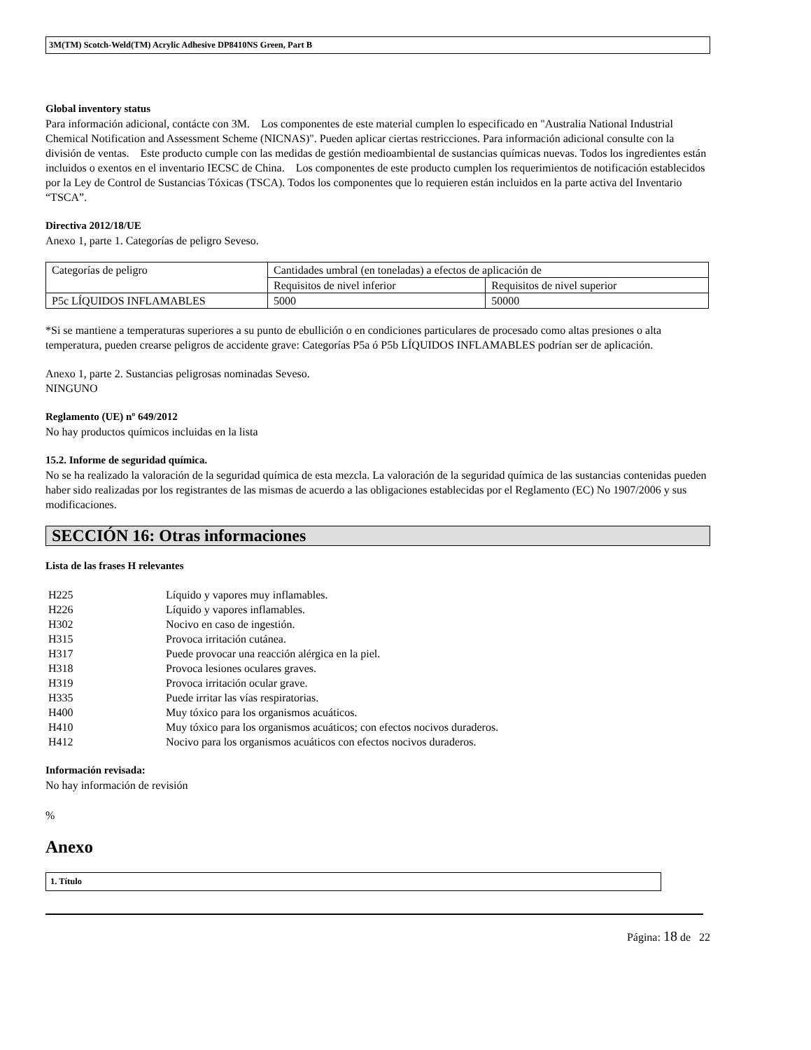3M(TM) Scotch-Weld(TM) Acrylic Adhesive DP8410NS Green, Part B
Global inventory status
Para información adicional, contácte con 3M. Los componentes de este material cumplen lo especificado en "Australia National Industrial Chemical Notification and Assessment Scheme (NICNAS)". Pueden aplicar ciertas restricciones. Para información adicional consulte con la división de ventas. Este producto cumple con las medidas de gestión medioambiental de sustancias químicas nuevas. Todos los ingredientes están incluidos o exentos en el inventario IECSC de China. Los componentes de este producto cumplen los requerimientos de notificación establecidos por la Ley de Control de Sustancias Tóxicas (TSCA). Todos los componentes que lo requieren están incluidos en la parte activa del Inventario “TSCA”.
Directiva 2012/18/UE
Anexo 1, parte 1. Categorías de peligro Seveso.
| Categorías de peligro | Cantidades umbral (en toneladas) a efectos de aplicación de | |
| | Requisitos de nivel inferior | Requisitos de nivel superior |
| P5c LÍQUIDOS INFLAMABLES | 5000 | 50000 |
*Si se mantiene a temperaturas superiores a su punto de ebullición o en condiciones particulares de procesado como altas presiones o alta temperatura, pueden crearse peligros de accidente grave: Categorías P5a ó P5b LÍQUIDOS INFLAMABLES podrían ser de aplicación.
Anexo 1, parte 2. Sustancias peligrosas nominadas Seveso.
NINGUNO
Reglamento (UE) nº 649/2012
No hay productos químicos incluidas en la lista
15.2. Informe de seguridad química.
No se ha realizado la valoración de la seguridad química de esta mezcla. La valoración de la seguridad química de las sustancias contenidas pueden haber sido realizadas por los registrantes de las mismas de acuerdo a las obligaciones establecidas por el Reglamento (EC) No 1907/2006 y sus modificaciones.
SECCIÓN 16: Otras informaciones
Lista de las frases H relevantes
| H225 | Líquido y vapores muy inflamables. |
| H226 | Líquido y vapores inflamables. |
| H302 | Nocivo en caso de ingestión. |
| H315 | Provoca irritación cutánea. |
| H317 | Puede provocar una reacción alérgica en la piel. |
| H318 | Provoca lesiones oculares graves. |
| H319 | Provoca irritación ocular grave. |
| H335 | Puede irritar las vías respiratorias. |
| H400 | Muy tóxico para los organismos acuáticos. |
| H410 | Muy tóxico para los organismos acuáticos; con efectos nocivos duraderos. |
| H412 | Nocivo para los organismos acuáticos con efectos nocivos duraderos. |
Información revisada:
No hay información de revisión
%
Anexo
1. Título
Página: 18 de 22